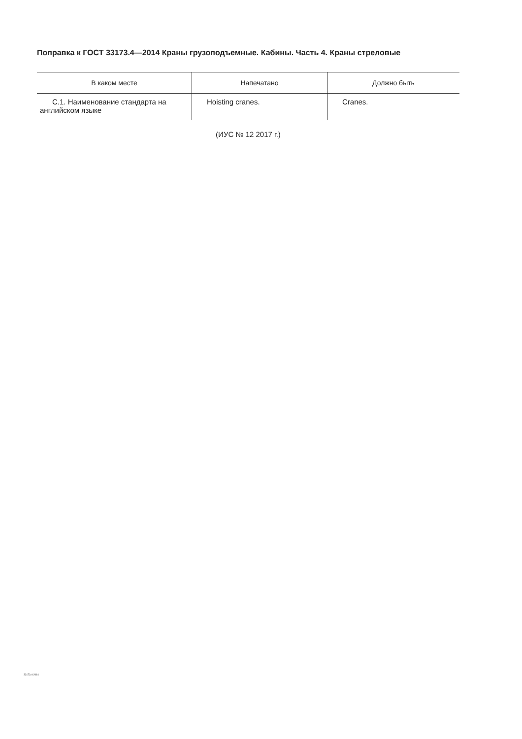Поправка к ГОСТ 33173.4—2014 Краны грузоподъемные. Кабины. Часть 4. Краны стреловые
| В каком месте | Напечатано | Должно быть |
| --- | --- | --- |
| С.1. Наименование стандарта на английском языке | Hoisting cranes. | Cranes. |
(ИУС № 12 2017 г.)
33173.4-2014